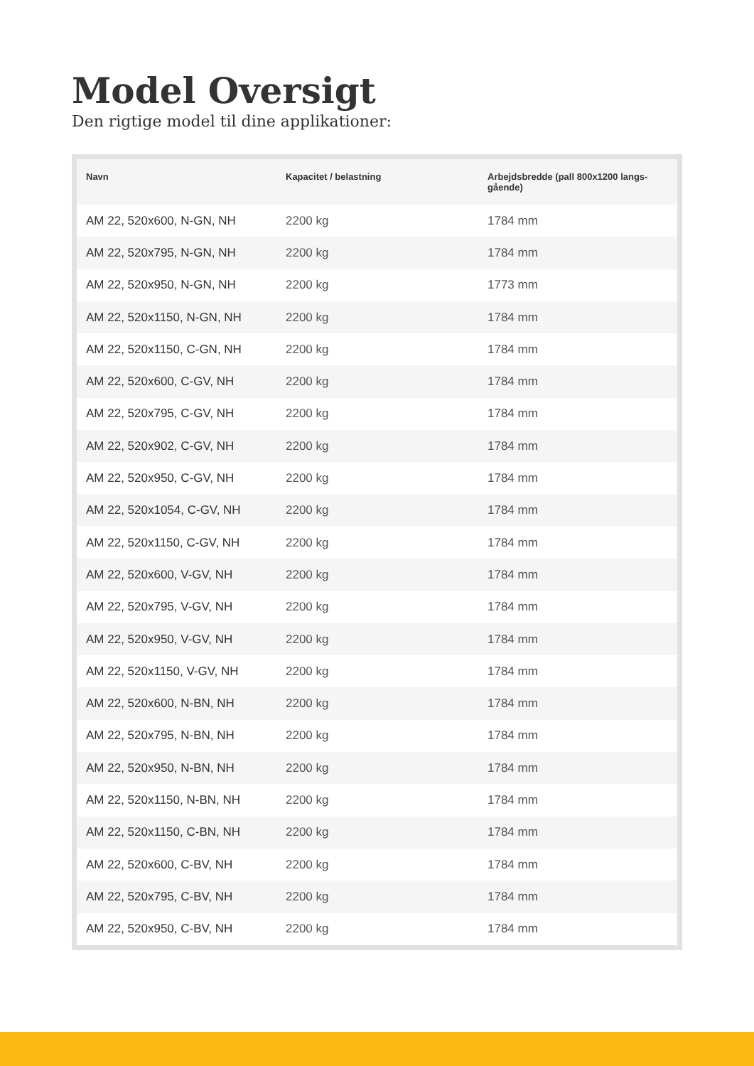Model Oversigt
Den rigtige model til dine applikationer:
| Navn | Kapacitet / belastning | Arbejdsbredde (pall 800x1200 langs-gående) |
| --- | --- | --- |
| AM 22, 520x600, N-GN, NH | 2200 kg | 1784 mm |
| AM 22, 520x795, N-GN, NH | 2200 kg | 1784 mm |
| AM 22, 520x950, N-GN, NH | 2200 kg | 1773 mm |
| AM 22, 520x1150, N-GN, NH | 2200 kg | 1784 mm |
| AM 22, 520x1150, C-GN, NH | 2200 kg | 1784 mm |
| AM 22, 520x600, C-GV, NH | 2200 kg | 1784 mm |
| AM 22, 520x795, C-GV, NH | 2200 kg | 1784 mm |
| AM 22, 520x902, C-GV, NH | 2200 kg | 1784 mm |
| AM 22, 520x950, C-GV, NH | 2200 kg | 1784 mm |
| AM 22, 520x1054, C-GV, NH | 2200 kg | 1784 mm |
| AM 22, 520x1150, C-GV, NH | 2200 kg | 1784 mm |
| AM 22, 520x600, V-GV, NH | 2200 kg | 1784 mm |
| AM 22, 520x795, V-GV, NH | 2200 kg | 1784 mm |
| AM 22, 520x950, V-GV, NH | 2200 kg | 1784 mm |
| AM 22, 520x1150, V-GV, NH | 2200 kg | 1784 mm |
| AM 22, 520x600, N-BN, NH | 2200 kg | 1784 mm |
| AM 22, 520x795, N-BN, NH | 2200 kg | 1784 mm |
| AM 22, 520x950, N-BN, NH | 2200 kg | 1784 mm |
| AM 22, 520x1150, N-BN, NH | 2200 kg | 1784 mm |
| AM 22, 520x1150, C-BN, NH | 2200 kg | 1784 mm |
| AM 22, 520x600, C-BV, NH | 2200 kg | 1784 mm |
| AM 22, 520x795, C-BV, NH | 2200 kg | 1784 mm |
| AM 22, 520x950, C-BV, NH | 2200 kg | 1784 mm |